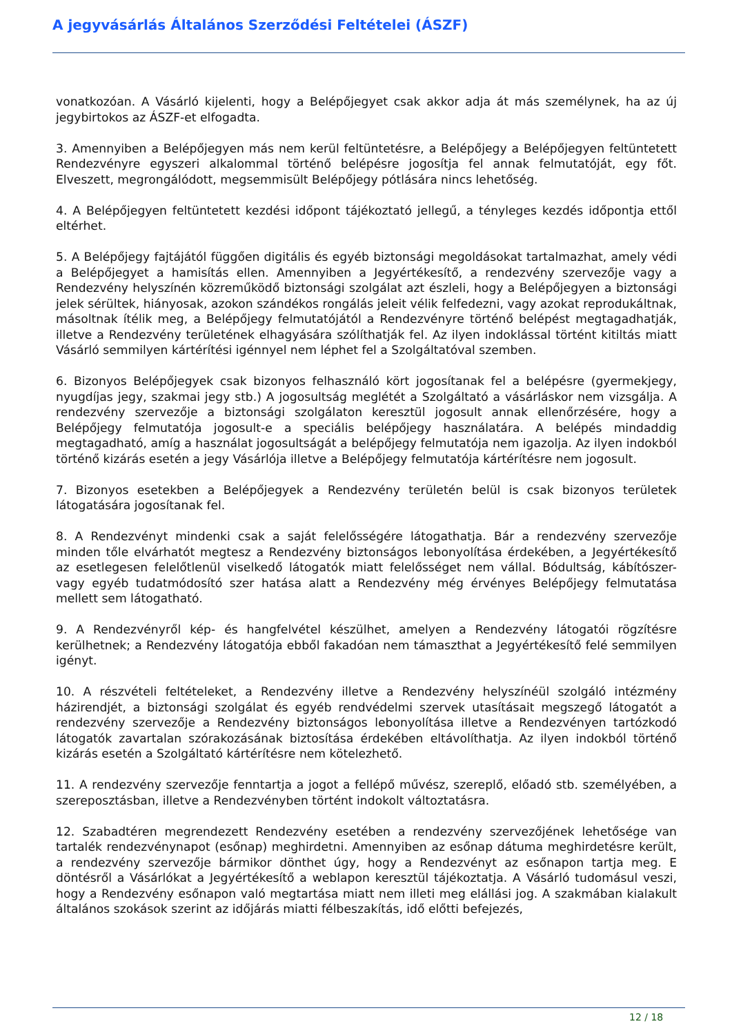A jegyvásárlás Általános Szerződési Feltételei (ÁSZF)
vonatkozóan. A Vásárló kijelenti, hogy a Belépőjegyet csak akkor adja át más személynek, ha az új jegybirtokos az ÁSZF-et elfogadta.
3. Amennyiben a Belépőjegyen más nem kerül feltüntetésre, a Belépőjegy a Belépőjegyen feltüntetett Rendezvényre egyszeri alkalommal történő belépésre jogosítja fel annak felmutatóját, egy főt. Elveszett, megrongálódott, megsemmisült Belépőjegy pótlására nincs lehetőség.
4. A Belépőjegyen feltüntetett kezdési időpont tájékoztató jellegű, a tényleges kezdés időpontja ettől eltérhet.
5. A Belépőjegy fajtájától függően digitális és egyéb biztonsági megoldásokat tartalmazhat, amely védi a Belépőjegyet a hamisítás ellen. Amennyiben a Jegyértékesítő, a rendezvény szervezője vagy a Rendezvény helyszínén közreműködő biztonsági szolgálat azt észleli, hogy a Belépőjegyen a biztonsági jelek sérültek, hiányosak, azokon szándékos rongálás jeleit vélik felfedezni, vagy azokat reprodukáltnak, másoltnak ítélik meg, a Belépőjegy felmutatójától a Rendezvényre történő belépést megtagadhatják, illetve a Rendezvény területének elhagyására szólíthatják fel. Az ilyen indoklással történt kitiltás miatt Vásárló semmilyen kártérítési igénnyel nem léphet fel a Szolgáltatóval szemben.
6. Bizonyos Belépőjegyek csak bizonyos felhasználó kört jogosítanak fel a belépésre (gyermekjegy, nyugdíjas jegy, szakmai jegy stb.) A jogosultság meglétét a Szolgáltató a vásárláskor nem vizsgálja. A rendezvény szervezője a biztonsági szolgálaton keresztül jogosult annak ellenőrzésére, hogy a Belépőjegy felmutatója jogosult-e a speciális belépőjegy használatára. A belépés mindaddig megtagadható, amíg a használat jogosultságát a belépőjegy felmutatója nem igazolja. Az ilyen indokból történő kizárás esetén a jegy Vásárlója illetve a Belépőjegy felmutatója kártérítésre nem jogosult.
7. Bizonyos esetekben a Belépőjegyek a Rendezvény területén belül is csak bizonyos területek látogatására jogosítanak fel.
8. A Rendezvényt mindenki csak a saját felelősségére látogathatja. Bár a rendezvény szervezője minden tőle elvárhatót megtesz a Rendezvény biztonságos lebonyolítása érdekében, a Jegyértékesítő az esetlegesen felelőtlenül viselkedő látogatók miatt felelősséget nem vállal. Bódultság, kábítószer- vagy egyéb tudatmódosító szer hatása alatt a Rendezvény még érvényes Belépőjegy felmutatása mellett sem látogatható.
9. A Rendezvényről kép- és hangfelvétel készülhet, amelyen a Rendezvény látogatói rögzítésre kerülhetnek; a Rendezvény látogatója ebből fakadóan nem támaszthat a Jegyértékesítő felé semmilyen igényt.
10. A részvételi feltételeket, a Rendezvény illetve a Rendezvény helyszínéül szolgáló intézmény házirendjét, a biztonsági szolgálat és egyéb rendvédelmi szervek utasításait megszegő látogatót a rendezvény szervezője a Rendezvény biztonságos lebonyolítása illetve a Rendezvényen tartózkodó látogatók zavartalan szórakozásának biztosítása érdekében eltávolíthatja. Az ilyen indokból történő kizárás esetén a Szolgáltató kártérítésre nem kötelezhető.
11. A rendezvény szervezője fenntartja a jogot a fellépő művész, szereplő, előadó stb. személyében, a szereposztásban, illetve a Rendezvényben történt indokolt változtatásra.
12. Szabadtéren megrendezett Rendezvény esetében a rendezvény szervezőjének lehetősége van tartalék rendezvénynapot (esőnap) meghirdetni. Amennyiben az esőnap dátuma meghirdetésre került, a rendezvény szervezője bármikor dönthet úgy, hogy a Rendezvényt az esőnapon tartja meg. E döntésről a Vásárlókat a Jegyértékesítő a weblapon keresztül tájékoztatja. A Vásárló tudomásul veszi, hogy a Rendezvény esőnapon való megtartása miatt nem illeti meg elállási jog. A szakmában kialakult általános szokások szerint az időjárás miatti félbeszakítás, idő előtti befejezés,
12 / 18